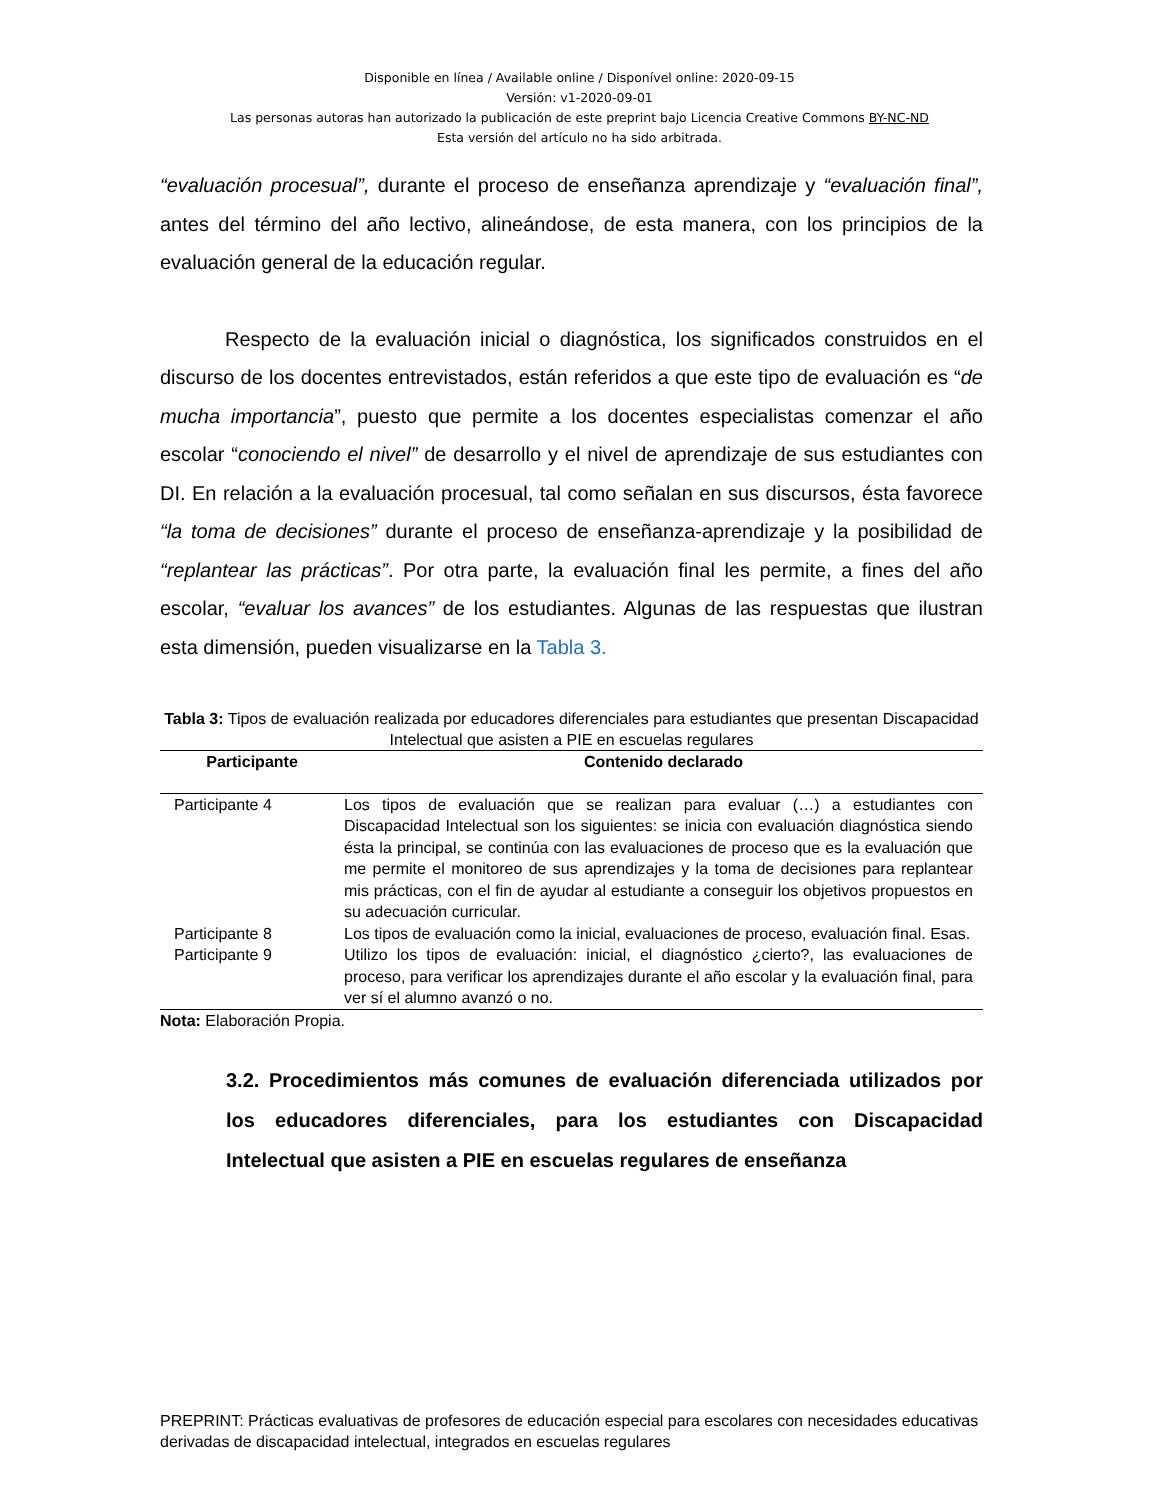Disponible en línea / Available online / Disponível online: 2020-09-15
Versión: v1-2020-09-01
Las personas autoras han autorizado la publicación de este preprint bajo Licencia Creative Commons BY-NC-ND
Esta versión del artículo no ha sido arbitrada.
“evaluación procesual”, durante el proceso de enseñanza aprendizaje y “evaluación final”, antes del término del año lectivo, alineándose, de esta manera, con los principios de la evaluación general de la educación regular.
Respecto de la evaluación inicial o diagnóstica, los significados construidos en el discurso de los docentes entrevistados, están referidos a que este tipo de evaluación es “de mucha importancia”, puesto que permite a los docentes especialistas comenzar el año escolar “conociendo el nivel” de desarrollo y el nivel de aprendizaje de sus estudiantes con DI. En relación a la evaluación procesual, tal como señalan en sus discursos, ésta favorece “la toma de decisiones” durante el proceso de enseñanza-aprendizaje y la posibilidad de “replantear las prácticas”. Por otra parte, la evaluación final les permite, a fines del año escolar, “evaluar los avances” de los estudiantes. Algunas de las respuestas que ilustran esta dimensión, pueden visualizarse en la Tabla 3.
Tabla 3: Tipos de evaluación realizada por educadores diferenciales para estudiantes que presentan Discapacidad Intelectual que asisten a PIE en escuelas regulares
| Participante | Contenido declarado |
| --- | --- |
| Participante 4 | Los tipos de evaluación que se realizan para evaluar (…) a estudiantes con Discapacidad Intelectual son los siguientes: se inicia con evaluación diagnóstica siendo ésta la principal, se continúa con las evaluaciones de proceso que es la evaluación que me permite el monitoreo de sus aprendizajes y la toma de decisiones para replantear mis prácticas, con el fin de ayudar al estudiante a conseguir los objetivos propuestos en su adecuación curricular. |
| Participante 8 | Los tipos de evaluación como la inicial, evaluaciones de proceso, evaluación final. Esas. |
| Participante 9 | Utilizo los tipos de evaluación: inicial, el diagnóstico ¿cierto?, las evaluaciones de proceso, para verificar los aprendizajes durante el año escolar y la evaluación final, para ver sí el alumno avanzó o no. |
Nota: Elaboración Propia.
3.2. Procedimientos más comunes de evaluación diferenciada utilizados por los educadores diferenciales, para los estudiantes con Discapacidad Intelectual que asisten a PIE en escuelas regulares de enseñanza
PREPRINT: Prácticas evaluativas de profesores de educación especial para escolares con necesidades educativas derivadas de discapacidad intelectual, integrados en escuelas regulares